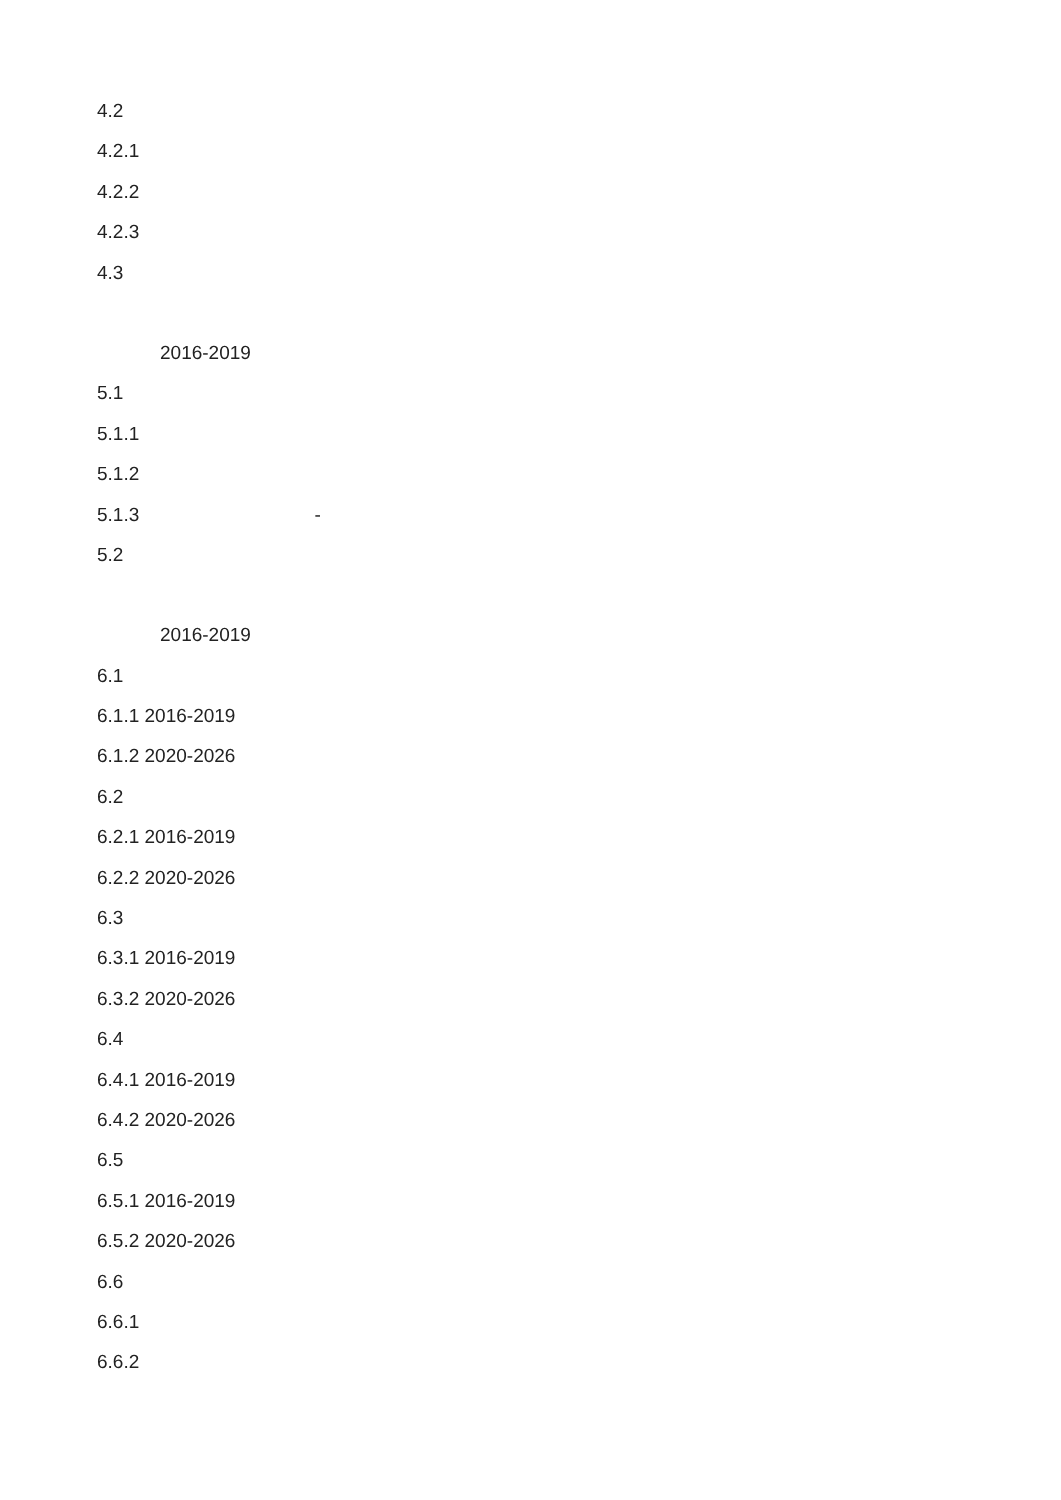4.2
4.2.1
4.2.2
4.2.3
4.3
2016-2019
5.1
5.1.1
5.1.2
5.1.3 -
5.2
2016-2019
6.1
6.1.1 2016-2019
6.1.2 2020-2026
6.2
6.2.1 2016-2019
6.2.2 2020-2026
6.3
6.3.1 2016-2019
6.3.2 2020-2026
6.4
6.4.1 2016-2019
6.4.2 2020-2026
6.5
6.5.1 2016-2019
6.5.2 2020-2026
6.6
6.6.1
6.6.2